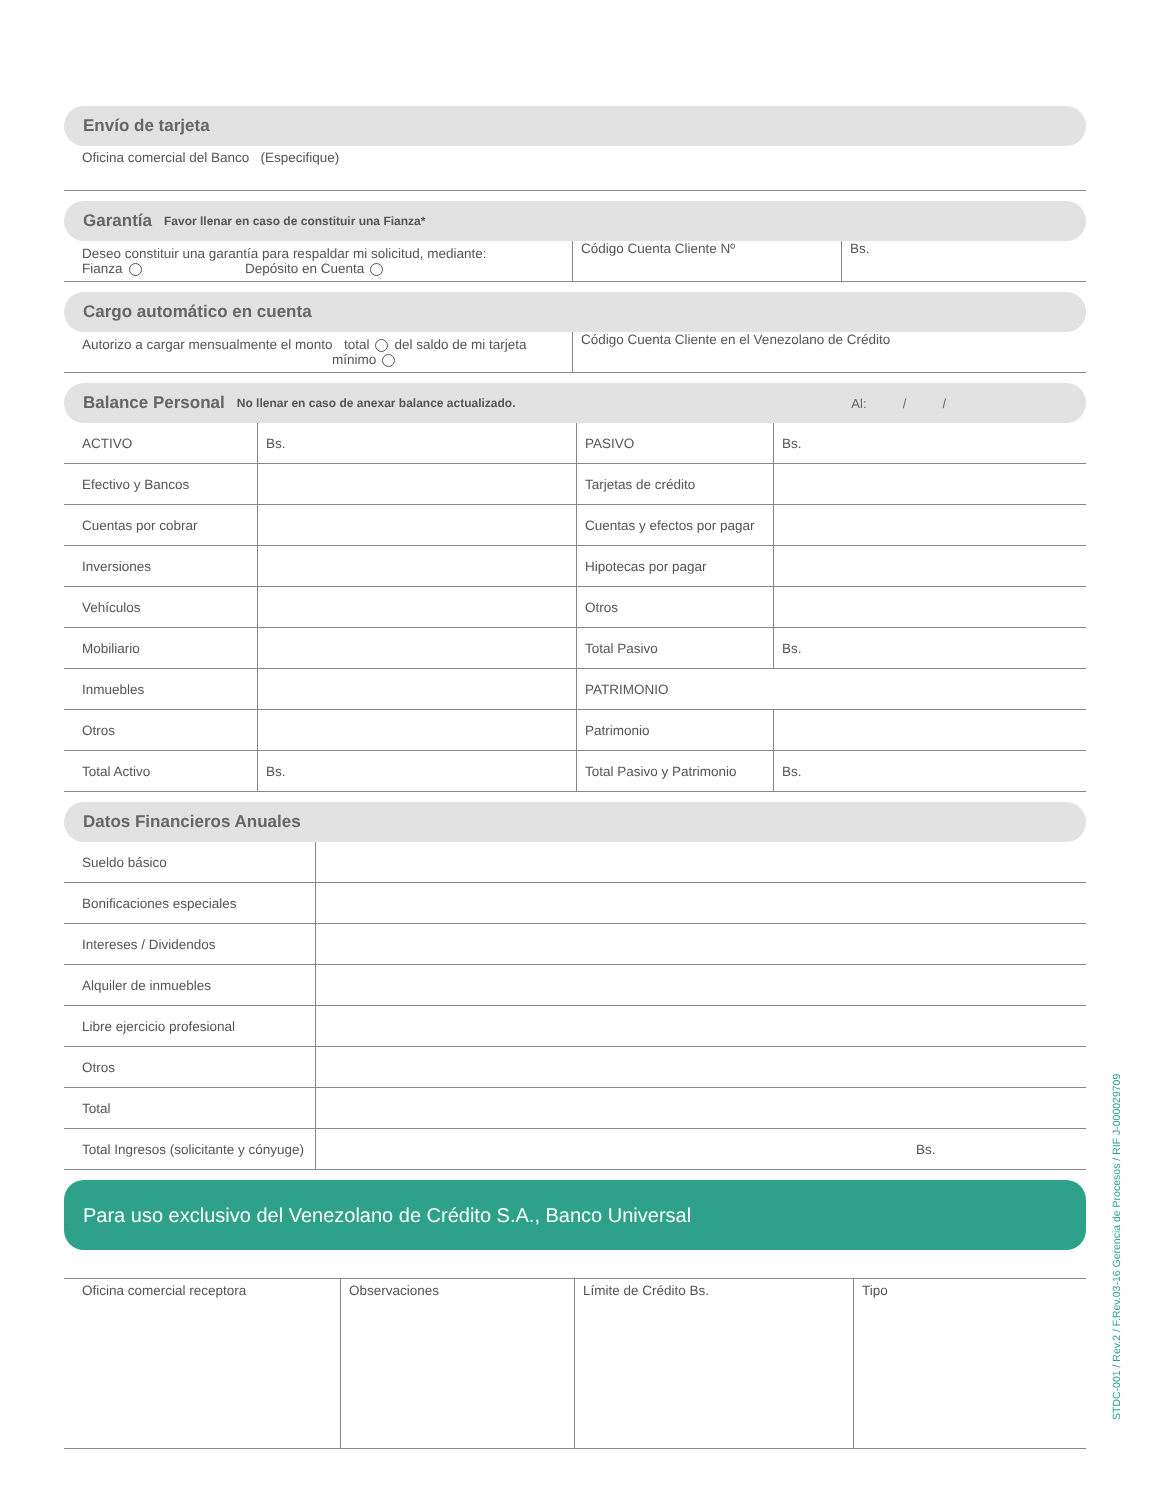Envío de tarjeta
| Oficina comercial del Banco (Especifique) |
Garantía Favor llenar en caso de constituir una Fianza*
| Deseo constituir una garantía para respaldar mi solicitud, mediante: Fianza Depósito en Cuenta | Código Cuenta Cliente Nº | Bs. |
Cargo automático en cuenta
| Autorizo a cargar mensualmente el monto total del saldo de mi tarjeta mínimo | Código Cuenta Cliente en el Venezolano de Crédito |
Balance Personal No llenar en caso de anexar balance actualizado. Al: / /
| ACTIVO | Bs. | PASIVO | Bs. |
| Efectivo y Bancos | | Tarjetas de crédito | |
| Cuentas por cobrar | | Cuentas y efectos por pagar | |
| Inversiones | | Hipotecas por pagar | |
| Vehículos | | Otros | |
| Mobiliario | | Total Pasivo | Bs. |
| Inmuebles | | PATRIMONIO | |
| Otros | | Patrimonio | |
| Total Activo | Bs. | Total Pasivo y Patrimonio | Bs. |
Datos Financieros Anuales
| Sueldo básico | |
| Bonificaciones especiales | |
| Intereses / Dividendos | |
| Alquiler de inmuebles | |
| Libre ejercicio profesional | |
| Otros | |
| Total | |
| Total Ingresos (solicitante y cónyuge) | Bs. |
Para uso exclusivo del Venezolano de Crédito S.A., Banco Universal
| Oficina comercial receptora | Observaciones | Límite de Crédito Bs. | Tipo |
STDC-001 / Rev.2 / F.Rev.03-16 Gerencia de Procesos / RIF J-000029709